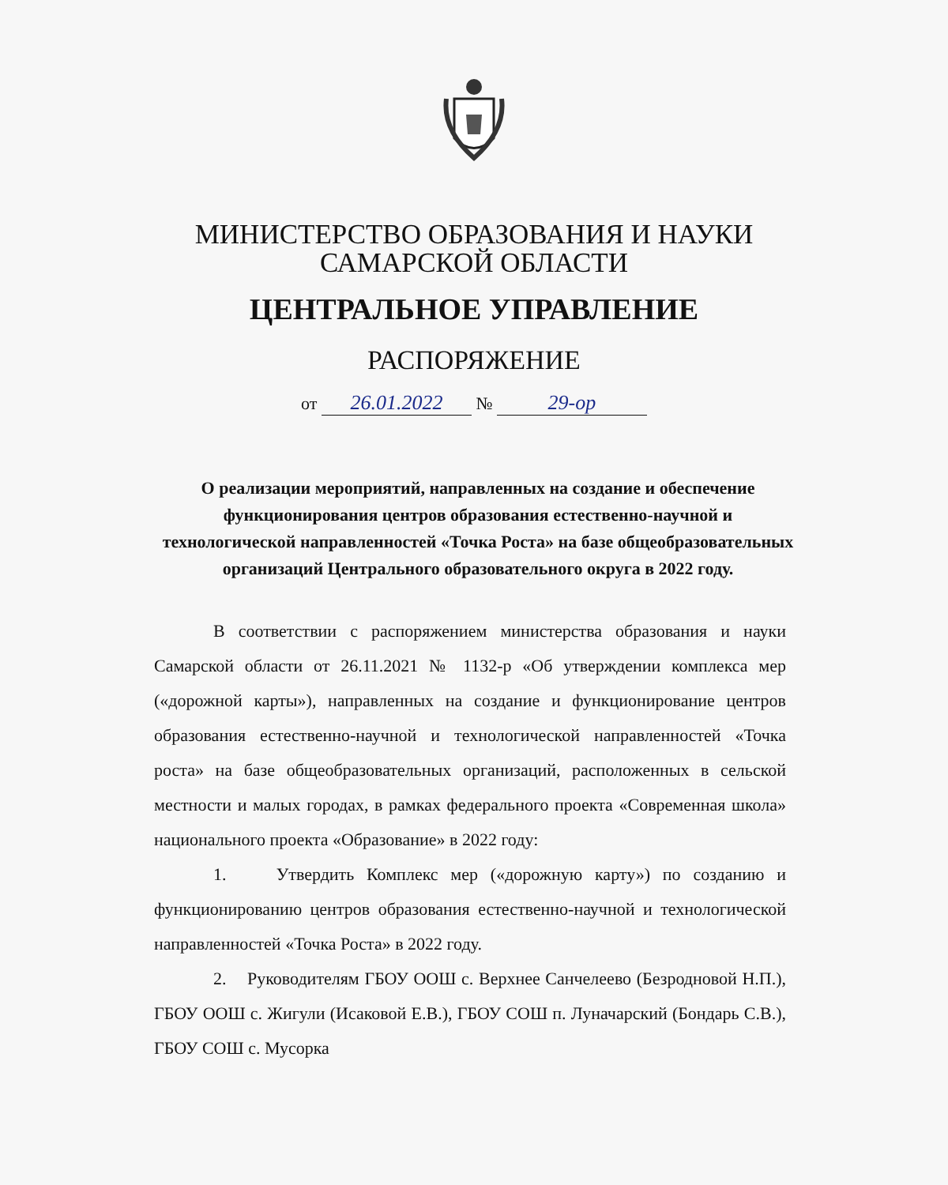МИНИСТЕРСТВО ОБРАЗОВАНИЯ И НАУКИ
САМАРСКОЙ ОБЛАСТИ
ЦЕНТРАЛЬНОЕ УПРАВЛЕНИЕ
РАСПОРЯЖЕНИЕ
от 26.01.2022 № 29-ор
О реализации мероприятий, направленных на создание и обеспечение функционирования центров образования естественно-научной и технологической направленностей «Точка Роста» на базе общеобразовательных организаций Центрального образовательного округа в 2022 году.
В соответствии с распоряжением министерства образования и науки Самарской области от 26.11.2021 № 1132-р «Об утверждении комплекса мер («дорожной карты»), направленных на создание и функционирование центров образования естественно-научной и технологической направленностей «Точка роста» на базе общеобразовательных организаций, расположенных в сельской местности и малых городах, в рамках федерального проекта «Современная школа» национального проекта «Образование» в 2022 году:
1. Утвердить Комплекс мер («дорожную карту») по созданию и функционированию центров образования естественно-научной и технологической направленностей «Точка Роста» в 2022 году.
2. Руководителям ГБОУ ООШ с. Верхнее Санчелеево (Безродновой Н.П.), ГБОУ ООШ с. Жигули (Исаковой Е.В.), ГБОУ СОШ п. Луначарский (Бондарь С.В.), ГБОУ СОШ с. Мусорка